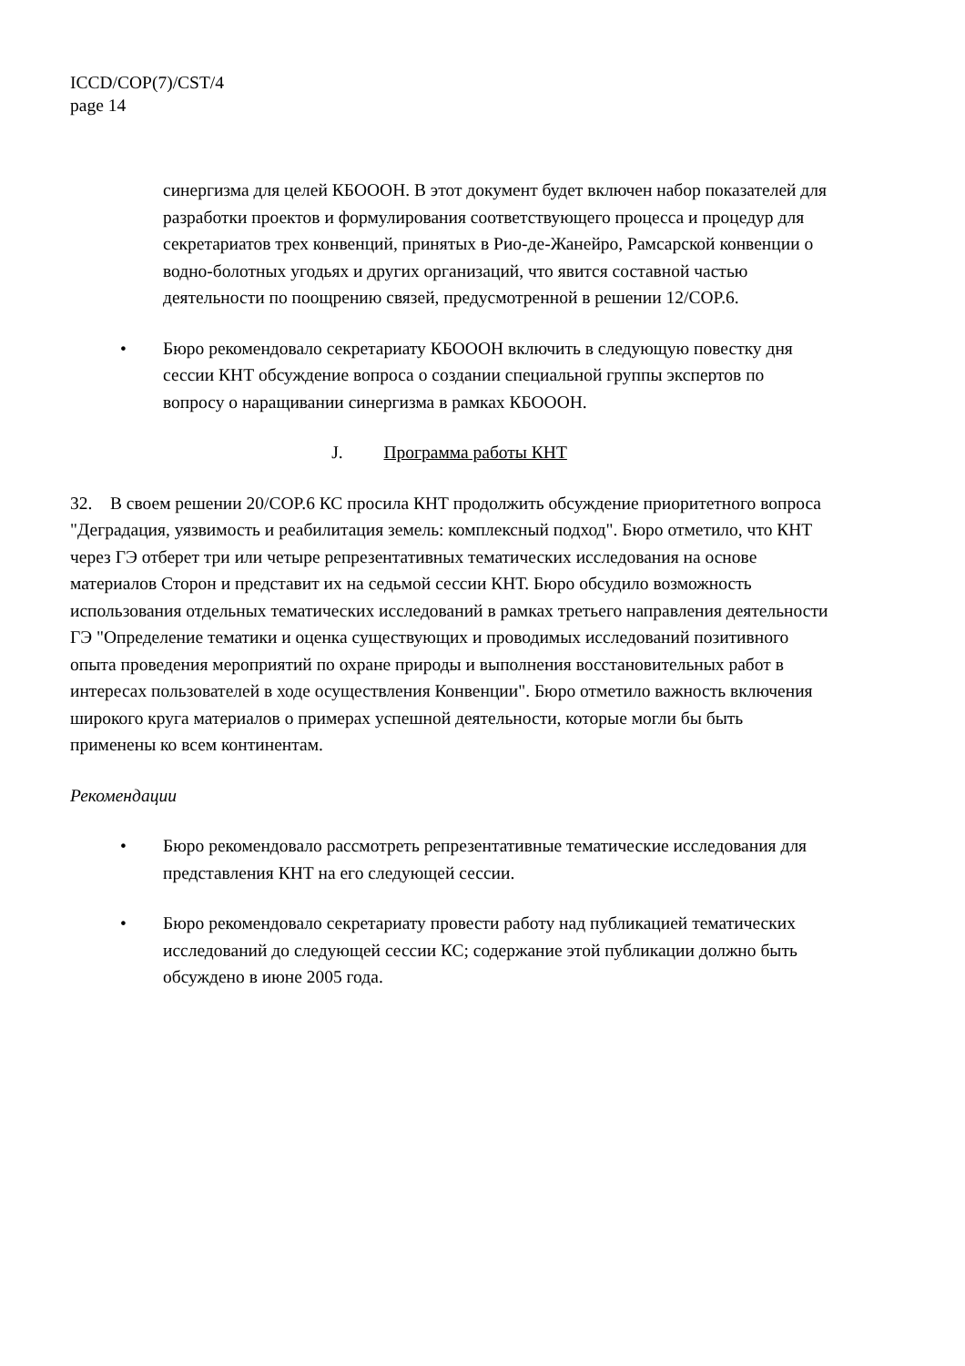ICCD/COP(7)/CST/4
page 14
синергизма для целей КБОООН. В этот документ будет включен набор показателей для разработки проектов и формулирования соответствующего процесса и процедур для секретариатов трех конвенций, принятых в Рио-де-Жанейро, Рамсарской конвенции о водно-болотных угодьях и других организаций, что явится составной частью деятельности по поощрению связей, предусмотренной в решении 12/COP.6.
• Бюро рекомендовало секретариату КБОООН включить в следующую повестку дня сессии КНТ обсуждение вопроса о создании специальной группы экспертов по вопросу о наращивании синергизма в рамках КБОООН.
J. Программа работы КНТ
32. В своем решении 20/COP.6 КС просила КНТ продолжить обсуждение приоритетного вопроса "Деградация, уязвимость и реабилитация земель: комплексный подход". Бюро отметило, что КНТ через ГЭ отберет три или четыре репрезентативных тематических исследования на основе материалов Сторон и представит их на седьмой сессии КНТ. Бюро обсудило возможность использования отдельных тематических исследований в рамках третьего направления деятельности ГЭ "Определение тематики и оценка существующих и проводимых исследований позитивного опыта проведения мероприятий по охране природы и выполнения восстановительных работ в интересах пользователей в ходе осуществления Конвенции". Бюро отметило важность включения широкого круга материалов о примерах успешной деятельности, которые могли бы быть применены ко всем континентам.
Рекомендации
• Бюро рекомендовало рассмотреть репрезентативные тематические исследования для представления КНТ на его следующей сессии.
• Бюро рекомендовало секретариату провести работу над публикацией тематических исследований до следующей сессии КС; содержание этой публикации должно быть обсуждено в июне 2005 года.